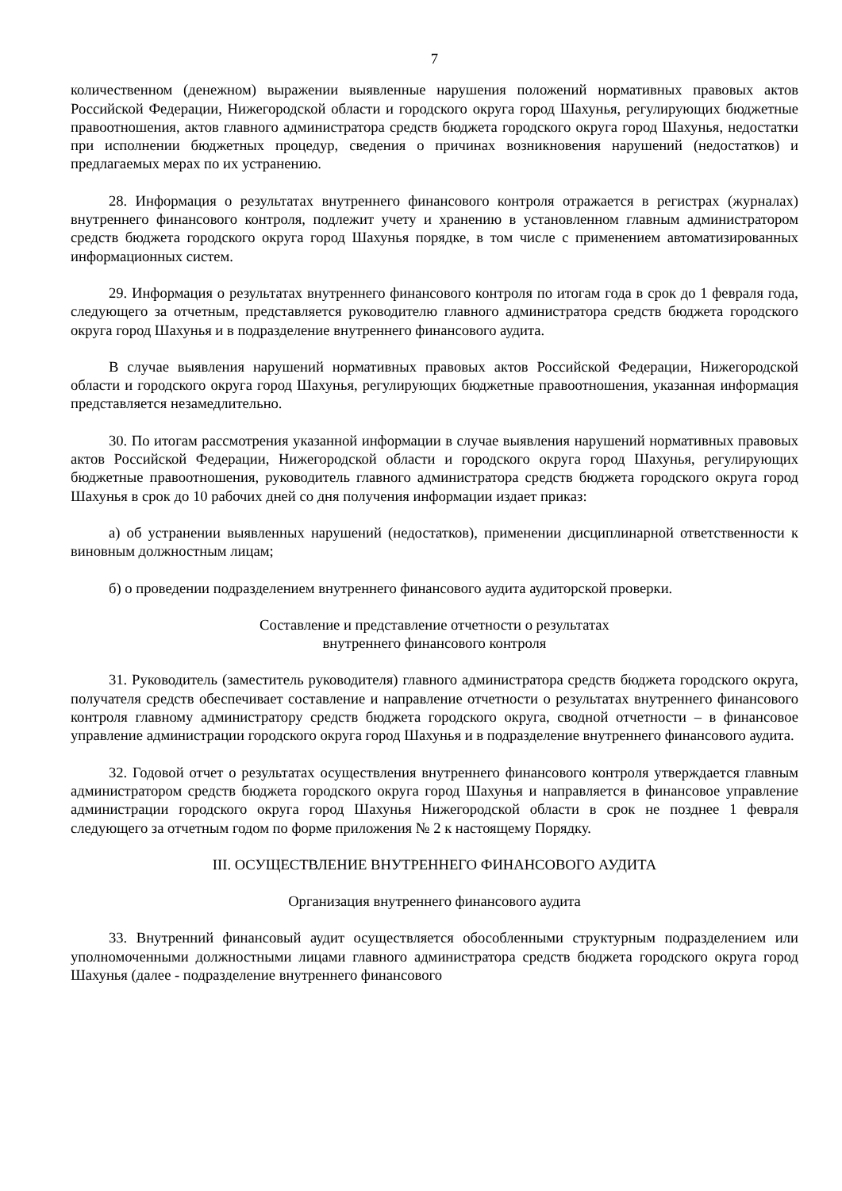7
количественном (денежном) выражении выявленные нарушения положений нормативных правовых актов Российской Федерации, Нижегородской области и городского округа город Шахунья, регулирующих бюджетные правоотношения, актов главного администратора средств бюджета городского округа город Шахунья, недостатки при исполнении бюджетных процедур, сведения о причинах возникновения нарушений (недостатков) и предлагаемых мерах по их устранению.
28. Информация о результатах внутреннего финансового контроля отражается в регистрах (журналах) внутреннего финансового контроля, подлежит учету и хранению в установленном главным администратором средств бюджета городского округа город Шахунья порядке, в том числе с применением автоматизированных информационных систем.
29. Информация о результатах внутреннего финансового контроля по итогам года в срок до 1 февраля года, следующего за отчетным, представляется руководителю главного администратора средств бюджета городского округа город Шахунья и в подразделение внутреннего финансового аудита.
В случае выявления нарушений нормативных правовых актов Российской Федерации, Нижегородской области и городского округа город Шахунья, регулирующих бюджетные правоотношения, указанная информация представляется незамедлительно.
30. По итогам рассмотрения указанной информации в случае выявления нарушений нормативных правовых актов Российской Федерации, Нижегородской области и городского округа город Шахунья, регулирующих бюджетные правоотношения, руководитель главного администратора средств бюджета городского округа город Шахунья в срок до 10 рабочих дней со дня получения информации издает приказ:
а) об устранении выявленных нарушений (недостатков), применении дисциплинарной ответственности к виновным должностным лицам;
б) о проведении подразделением внутреннего финансового аудита аудиторской проверки.
Составление и представление отчетности о результатах
внутреннего финансового контроля
31. Руководитель (заместитель руководителя) главного администратора средств бюджета городского округа, получателя средств обеспечивает составление и направление отчетности о результатах внутреннего финансового контроля главному администратору средств бюджета городского округа, сводной отчетности – в финансовое управление администрации городского округа город Шахунья и в подразделение внутреннего финансового аудита.
32. Годовой отчет о результатах осуществления внутреннего финансового контроля утверждается главным администратором средств бюджета городского округа город Шахунья и направляется в финансовое управление администрации городского округа город Шахунья Нижегородской области в срок не позднее 1 февраля следующего за отчетным годом по форме приложения № 2 к настоящему Порядку.
III. ОСУЩЕСТВЛЕНИЕ ВНУТРЕННЕГО ФИНАНСОВОГО АУДИТА
Организация внутреннего финансового аудита
33. Внутренний финансовый аудит осуществляется обособленными структурным подразделением или уполномоченными должностными лицами главного администратора средств бюджета городского округа город Шахунья (далее - подразделение внутреннего финансового